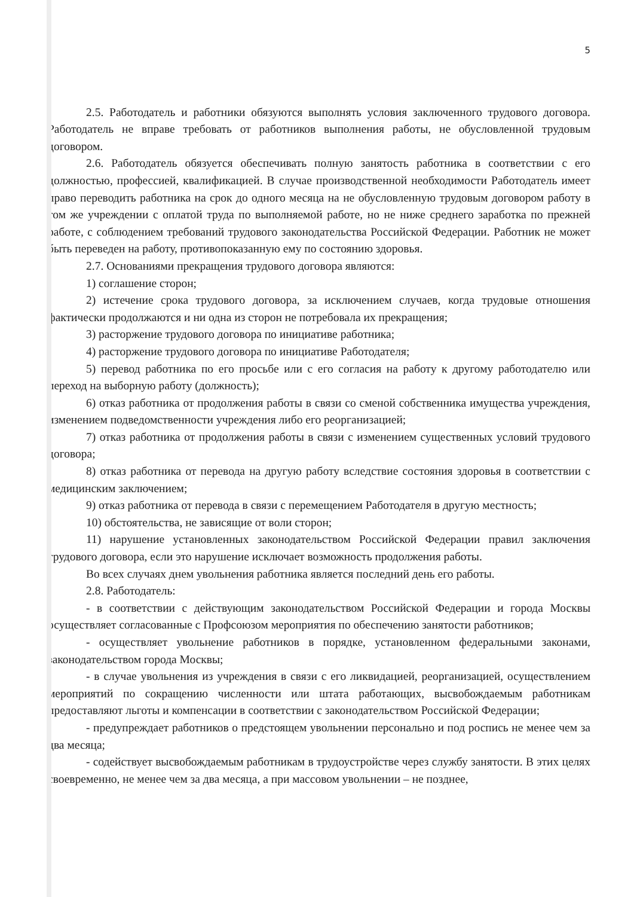5
2.5. Работодатель и работники обязуются выполнять условия заключенного трудового договора. Работодатель не вправе требовать от работников выполнения работы, не обусловленной трудовым договором.
2.6. Работодатель обязуется обеспечивать полную занятость работника в соответствии с его должностью, профессией, квалификацией. В случае производственной необходимости Работодатель имеет право переводить работника на срок до одного месяца на не обусловленную трудовым договором работу в том же учреждении с оплатой труда по выполняемой работе, но не ниже среднего заработка по прежней работе, с соблюдением требований трудового законодательства Российской Федерации. Работник не может быть переведен на работу, противопоказанную ему по состоянию здоровья.
2.7. Основаниями прекращения трудового договора являются:
1) соглашение сторон;
2) истечение срока трудового договора, за исключением случаев, когда трудовые отношения фактически продолжаются и ни одна из сторон не потребовала их прекращения;
3) расторжение трудового договора по инициативе работника;
4) расторжение трудового договора по инициативе Работодателя;
5) перевод работника по его просьбе или с его согласия на работу к другому работодателю или переход на выборную работу (должность);
6) отказ работника от продолжения работы в связи со сменой собственника имущества учреждения, изменением подведомственности учреждения либо его реорганизацией;
7) отказ работника от продолжения работы в связи с изменением существенных условий трудового договора;
8) отказ работника от перевода на другую работу вследствие состояния здоровья в соответствии с медицинским заключением;
9) отказ работника от перевода в связи с перемещением Работодателя в другую местность;
10) обстоятельства, не зависящие от воли сторон;
11) нарушение установленных законодательством Российской Федерации правил заключения трудового договора, если это нарушение исключает возможность продолжения работы.
Во всех случаях днем увольнения работника является последний день его работы.
2.8. Работодатель:
- в соответствии с действующим законодательством Российской Федерации и города Москвы осуществляет согласованные с Профсоюзом мероприятия по обеспечению занятости работников;
- осуществляет увольнение работников в порядке, установленном федеральными законами, законодательством города Москвы;
- в случае увольнения из учреждения в связи с его ликвидацией, реорганизацией, осуществлением мероприятий по сокращению численности или штата работающих, высвобождаемым работникам предоставляют льготы и компенсации в соответствии с законодательством Российской Федерации;
- предупреждает работников о предстоящем увольнении персонально и под роспись не менее чем за два месяца;
- содействует высвобождаемым работникам в трудоустройстве через службу занятости. В этих целях своевременно, не менее чем за два месяца, а при массовом увольнении – не позднее,